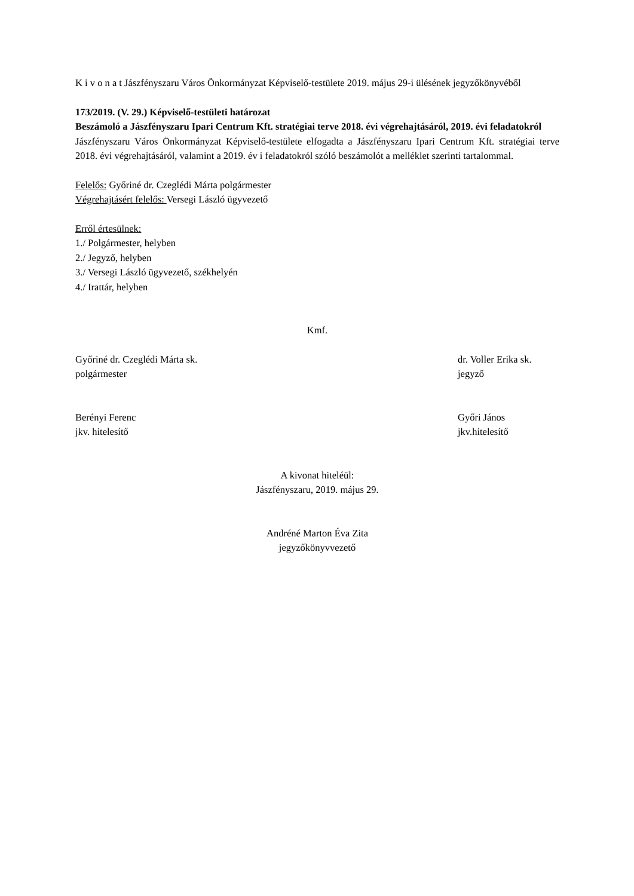K i v o n a t Jászfényszaru Város Önkormányzat Képviselő-testülete 2019. május 29-i ülésének jegyzőkönyvéből
173/2019. (V. 29.) Képviselő-testületi határozat
Beszámoló a Jászfényszaru Ipari Centrum Kft. stratégiai terve 2018. évi végrehajtásáról, 2019. évi feladatokról
Jászfényszaru Város Önkormányzat Képviselő-testülete elfogadta a Jászfényszaru Ipari Centrum Kft. stratégiai terve 2018. évi végrehajtásáról, valamint a 2019. év i feladatokról szóló beszámolót a melléklet szerinti tartalommal.
Felelős: Győriné dr. Czeglédi Márta polgármester
Végrehajtásért felelős: Versegi László ügyvezető
Erről értesülnek:
1./ Polgármester, helyben
2./ Jegyző, helyben
3./ Versegi László ügyvezető, székhelyén
4./ Irattár, helyben
Kmf.
Győriné dr. Czeglédi Márta sk.
polgármester
dr. Voller Erika sk.
jegyző
Berényi Ferenc
jkv. hitelesítő
Győri János
jkv.hitelesítő
A kivonat hiteléül:
Jászfényszaru, 2019. május 29.
Andréné Marton Éva Zita
jegyzőkönyvvezető